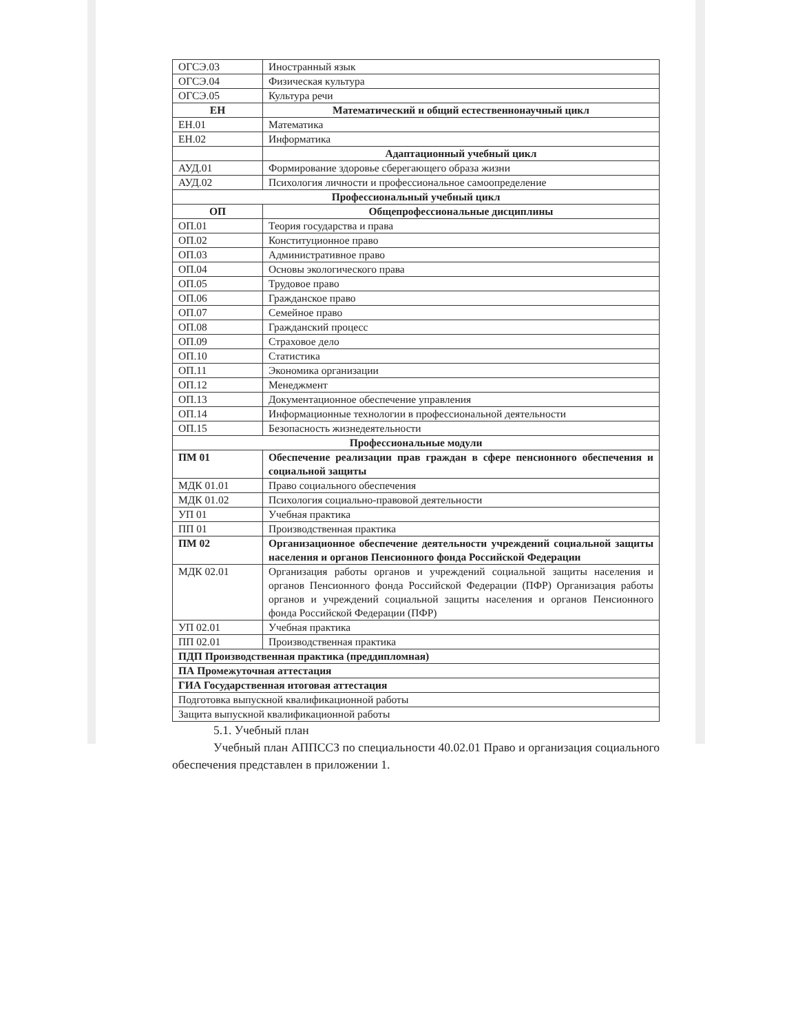| ОГСЭ.03 | Иностранный язык |
| ОГСЭ.04 | Физическая культура |
| ОГСЭ.05 | Культура речи |
| ЕН | Математический и общий естественнонаучный цикл |
| ЕН.01 | Математика |
| ЕН.02 | Информатика |
| | Адаптационный учебный цикл |
| АУД.01 | Формирование здоровье сберегающего образа жизни |
| АУД.02 | Психология личности и профессиональное самоопределение |
| Профессиональный учебный цикл | |
| ОП | Общепрофессиональные дисциплины |
| ОП.01 | Теория государства и права |
| ОП.02 | Конституционное право |
| ОП.03 | Административное право |
| ОП.04 | Основы экологического права |
| ОП.05 | Трудовое право |
| ОП.06 | Гражданское право |
| ОП.07 | Семейное право |
| ОП.08 | Гражданский процесс |
| ОП.09 | Страховое дело |
| ОП.10 | Статистика |
| ОП.11 | Экономика организации |
| ОП.12 | Менеджмент |
| ОП.13 | Документационное обеспечение управления |
| ОП.14 | Информационные технологии в профессиональной деятельности |
| ОП.15 | Безопасность жизнедеятельности |
| Профессиональные модули | |
| ПМ 01 | Обеспечение реализации прав граждан в сфере пенсионного обеспечения и социальной защиты |
| МДК 01.01 | Право социального обеспечения |
| МДК 01.02 | Психология социально-правовой деятельности |
| УП 01 | Учебная практика |
| ПП 01 | Производственная практика |
| ПМ 02 | Организационное обеспечение деятельности учреждений социальной защиты населения и органов Пенсионного фонда Российской Федерации |
| МДК 02.01 | Организация работы органов и учреждений социальной защиты населения и органов Пенсионного фонда Российской Федерации (ПФР) Организация работы органов и учреждений социальной защиты населения и органов Пенсионного фонда Российской Федерации (ПФР) |
| УП 02.01 | Учебная практика |
| ПП 02.01 | Производственная практика |
| ПДП Производственная практика (преддипломная) | |
| ПА Промежуточная аттестация | |
| ГИА Государственная итоговая аттестация | |
| Подготовка выпускной квалификационной работы | |
| Защита выпускной квалификационной работы | |
5.1. Учебный план
Учебный план АППССЗ по специальности 40.02.01 Право и организация социального обеспечения представлен в приложении 1.